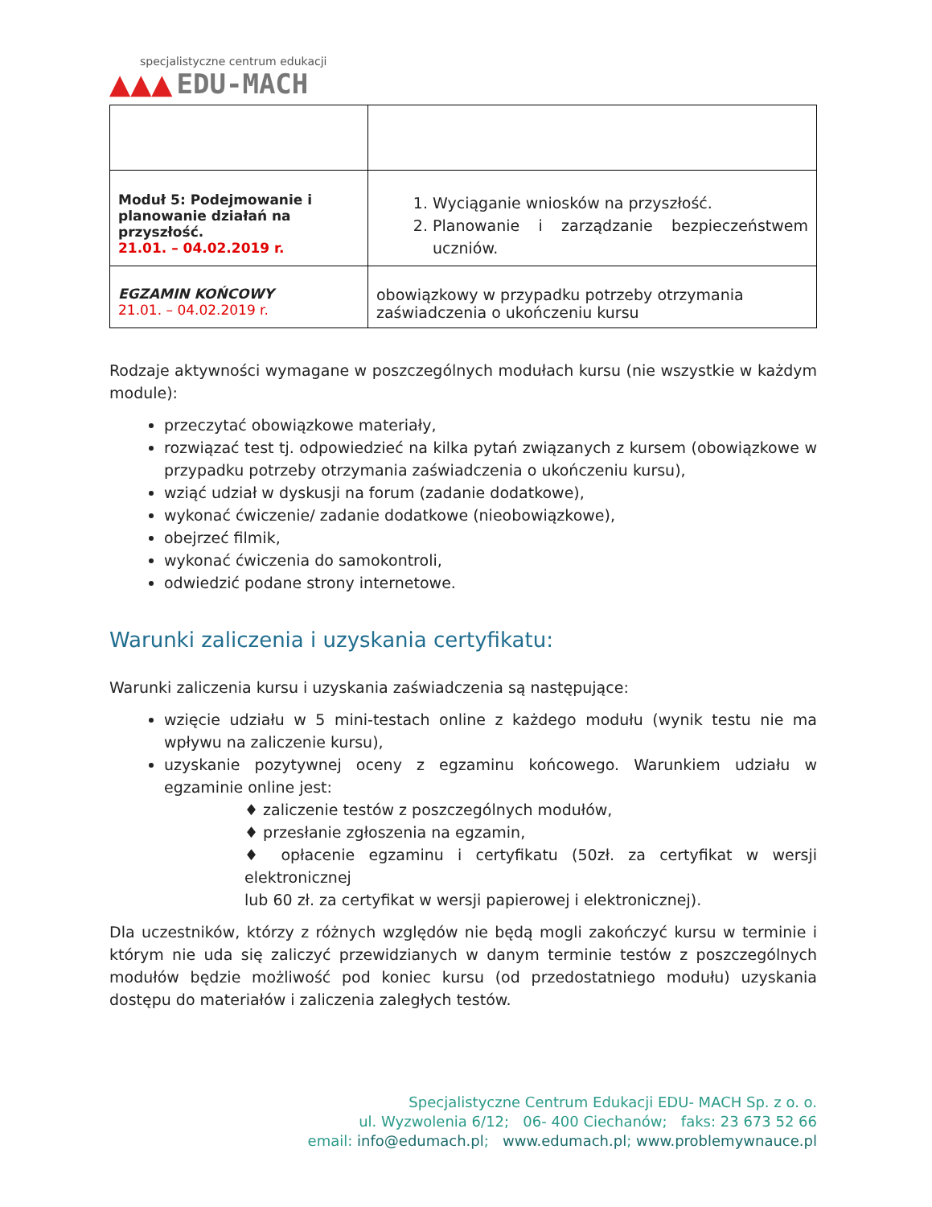specjalistyczne centrum edukacji
▲▲▲ EDU-MACH
| Moduł 5: Podejmowanie i planowanie działań na przyszłość. 21.01. – 04.02.2019 r. | 1. Wyciąganie wniosków na przyszłość. 2. Planowanie i zarządzanie bezpieczeństwem uczniów. |
| EGZAMIN KOŃCOWY 21.01. – 04.02.2019 r. | obowiązkowy w przypadku potrzeby otrzymania zaświadczenia o ukończeniu kursu |
Rodzaje aktywności wymagane w poszczególnych modułach kursu (nie wszystkie w każdym module):
przeczytać obowiązkowe materiały,
rozwiązać test tj. odpowiedzieć na kilka pytań związanych z kursem (obowiązkowe w przypadku potrzeby otrzymania zaświadczenia o ukończeniu kursu),
wziąć udział w dyskusji na forum (zadanie dodatkowe),
wykonać ćwiczenie/ zadanie dodatkowe (nieobowiązkowe),
obejrzeć filmik,
wykonać ćwiczenia do samokontroli,
odwiedzić podane strony internetowe.
Warunki zaliczenia i uzyskania certyfikatu:
Warunki zaliczenia kursu i uzyskania zaświadczenia są następujące:
wzięcie udziału w 5 mini-testach online z każdego modułu (wynik testu nie ma wpływu na zaliczenie kursu),
uzyskanie pozytywnej oceny z egzaminu końcowego. Warunkiem udziału w egzaminie online jest:
♦ zaliczenie testów z poszczególnych modułów,
♦ przesłanie zgłoszenia na egzamin,
♦ opłacenie egzaminu i certyfikatu (50zł. za certyfikat w wersji elektronicznej
lub 60 zł. za certyfikat w wersji papierowej i elektronicznej).
Dla uczestników, którzy z różnych względów nie będą mogli zakończyć kursu w terminie i którym nie uda się zaliczyć przewidzianych w danym terminie testów z poszczególnych modułów będzie możliwość pod koniec kursu (od przedostatniego modułu) uzyskania dostępu do materiałów i zaliczenia zaległych testów.
Specjalistyczne Centrum Edukacji EDU- MACH Sp. z o. o.
ul. Wyzwolenia 6/12; 06- 400 Ciechanów; faks: 23 673 52 66
email: info@edumach.pl; www.edumach.pl; www.problemywnauce.pl